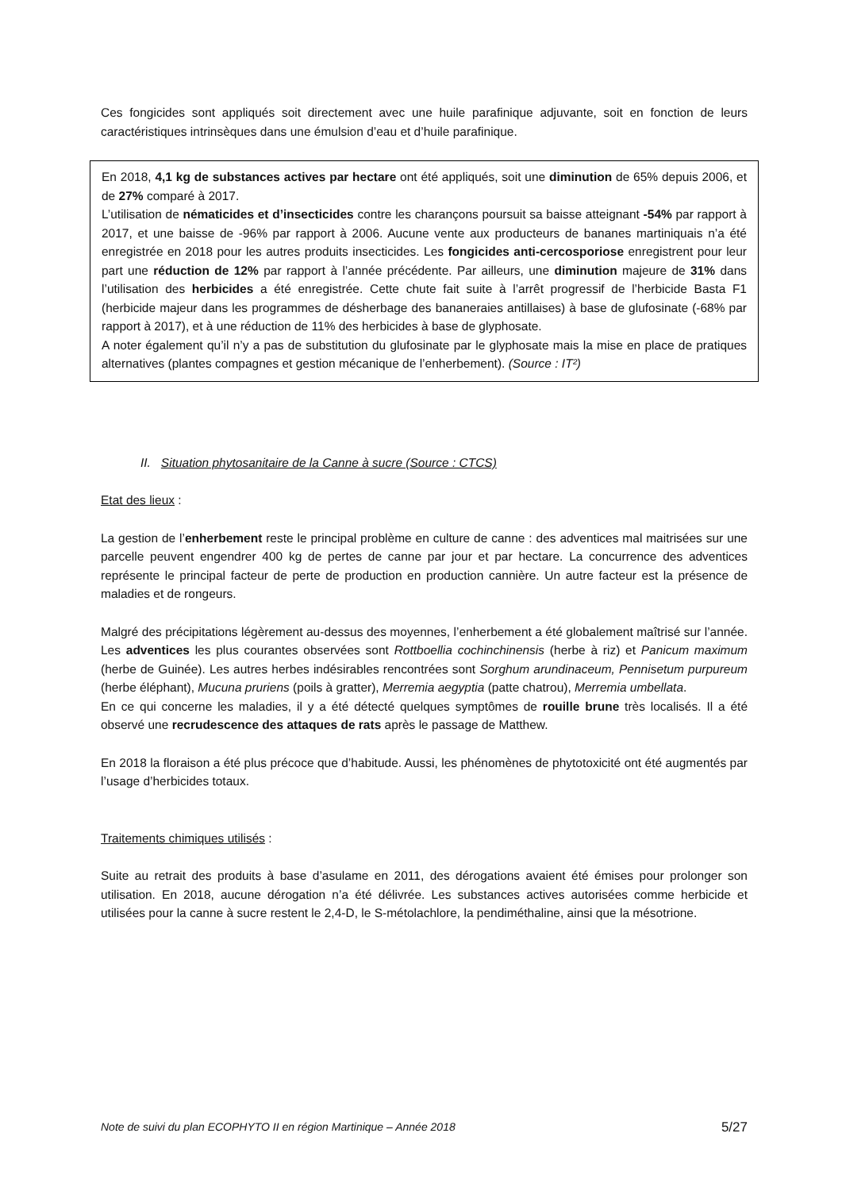Ces fongicides sont appliqués soit directement avec une huile parafinique adjuvante, soit en fonction de leurs caractéristiques intrinsèques dans une émulsion d’eau et d’huile parafinique.
En 2018, 4,1 kg de substances actives par hectare ont été appliqués, soit une diminution de 65% depuis 2006, et de 27% comparé à 2017.
L’utilisation de nématicides et d’insecticides contre les charançons poursuit sa baisse atteignant -54% par rapport à 2017, et une baisse de -96% par rapport à 2006. Aucune vente aux producteurs de bananes martiniquais n’a été enregistrée en 2018 pour les autres produits insecticides. Les fongicides anti-cercosporiose enregistrent pour leur part une réduction de 12% par rapport à l’année précédente. Par ailleurs, une diminution majeure de 31% dans l’utilisation des herbicides a été enregistrée. Cette chute fait suite à l’arrêt progressif de l’herbicide Basta F1 (herbicide majeur dans les programmes de désherbage des bananeraies antillaises) à base de glufosinate (-68% par rapport à 2017), et à une réduction de 11% des herbicides à base de glyphosate.
A noter également qu’il n’y a pas de substitution du glufosinate par le glyphosate mais la mise en place de pratiques alternatives (plantes compagnes et gestion mécanique de l’enherbement). (Source : IT²)
II. Situation phytosanitaire de la Canne à sucre (Source : CTCS)
Etat des lieux :
La gestion de l’enherbement reste le principal problème en culture de canne : des adventices mal maitrisées sur une parcelle peuvent engendrer 400 kg de pertes de canne par jour et par hectare. La concurrence des adventices représente le principal facteur de perte de production en production cannière. Un autre facteur est la présence de maladies et de rongeurs.
Malgré des précipitations légèrement au-dessus des moyennes, l’enherbement a été globalement maîtrisé sur l’année. Les adventices les plus courantes observées sont Rottboellia cochinchinensis (herbe à riz) et Panicum maximum (herbe de Guinée). Les autres herbes indésirables rencontrées sont Sorghum arundinaceum, Pennisetum purpureum (herbe éléphant), Mucuna pruriens (poils à gratter), Merremia aegyptia (patte chatrou), Merremia umbellata.
En ce qui concerne les maladies, il y a été détecté quelques symptômes de rouille brune très localisés. Il a été observé une recrudescence des attaques de rats après le passage de Matthew.
En 2018 la floraison a été plus précoce que d’habitude. Aussi, les phénomènes de phytotoxicité ont été augmentés par l’usage d’herbicides totaux.
Traitements chimiques utilisés :
Suite au retrait des produits à base d’asulame en 2011, des dérogations avaient été émises pour prolonger son utilisation. En 2018, aucune dérogation n’a été délivrée. Les substances actives autorisées comme herbicide et utilisées pour la canne à sucre restent le 2,4-D, le S-métolachlore, la pendiméthaline, ainsi que la mésotrione.
Note de suivi du plan ECOPHYTO II en région Martinique – Année 2018 5/27